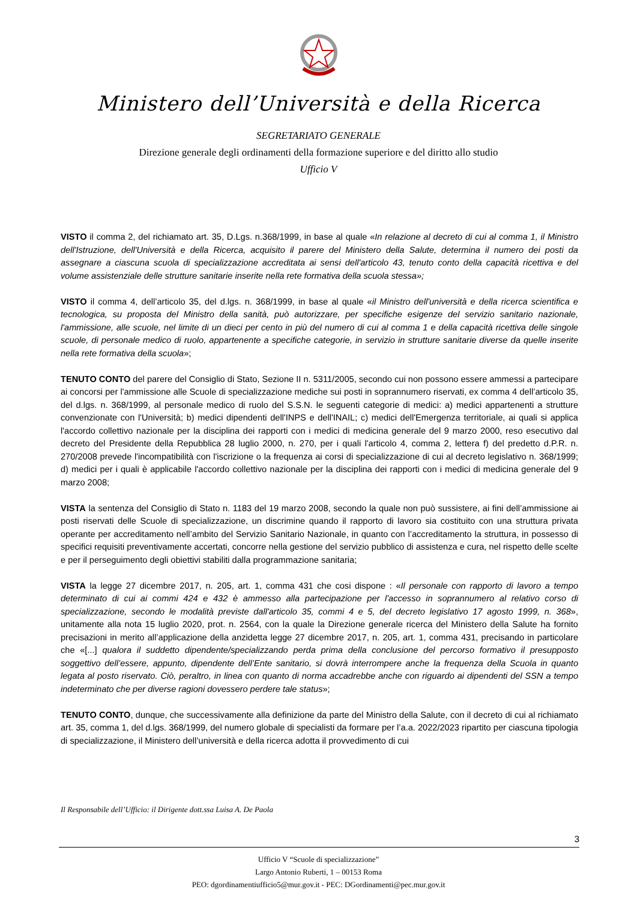Ministero dell’Università e della Ricerca
SEGRETARIATO GENERALE
Direzione generale degli ordinamenti della formazione superiore e del diritto allo studio
Ufficio V
VISTO il comma 2, del richiamato art. 35, D.Lgs. n.368/1999, in base al quale «In relazione al decreto di cui al comma 1, il Ministro dell'Istruzione, dell'Università e della Ricerca, acquisito il parere del Ministero della Salute, determina il numero dei posti da assegnare a ciascuna scuola di specializzazione accreditata ai sensi dell'articolo 43, tenuto conto della capacità ricettiva e del volume assistenziale delle strutture sanitarie inserite nella rete formativa della scuola stessa»;
VISTO il comma 4, dell’articolo 35, del d.lgs. n. 368/1999, in base al quale «il Ministro dell'università e della ricerca scientifica e tecnologica, su proposta del Ministro della sanità, può autorizzare, per specifiche esigenze del servizio sanitario nazionale, l'ammissione, alle scuole, nel limite di un dieci per cento in più del numero di cui al comma 1 e della capacità ricettiva delle singole scuole, di personale medico di ruolo, appartenente a specifiche categorie, in servizio in strutture sanitarie diverse da quelle inserite nella rete formativa della scuola»;
TENUTO CONTO del parere del Consiglio di Stato, Sezione II n. 5311/2005, secondo cui non possono essere ammessi a partecipare ai concorsi per l'ammissione alle Scuole di specializzazione mediche sui posti in soprannumero riservati, ex comma 4 dell’articolo 35, del d.lgs. n. 368/1999, al personale medico di ruolo del S.S.N. le seguenti categorie di medici: a) medici appartenenti a strutture convenzionate con l'Università; b) medici dipendenti dell'INPS e dell'INAIL; c) medici dell'Emergenza territoriale, ai quali si applica l'accordo collettivo nazionale per la disciplina dei rapporti con i medici di medicina generale del 9 marzo 2000, reso esecutivo dal decreto del Presidente della Repubblica 28 luglio 2000, n. 270, per i quali l'articolo 4, comma 2, lettera f) del predetto d.P.R. n. 270/2008 prevede l'incompatibilità con l'iscrizione o la frequenza ai corsi di specializzazione di cui al decreto legislativo n. 368/1999; d) medici per i quali è applicabile l'accordo collettivo nazionale per la disciplina dei rapporti con i medici di medicina generale del 9 marzo 2008;
VISTA la sentenza del Consiglio di Stato n. 1183 del 19 marzo 2008, secondo la quale non può sussistere, ai fini dell’ammissione ai posti riservati delle Scuole di specializzazione, un discrimine quando il rapporto di lavoro sia costituito con una struttura privata operante per accreditamento nell’ambito del Servizio Sanitario Nazionale, in quanto con l’accreditamento la struttura, in possesso di specifici requisiti preventivamente accertati, concorre nella gestione del servizio pubblico di assistenza e cura, nel rispetto delle scelte e per il perseguimento degli obiettivi stabiliti dalla programmazione sanitaria;
VISTA la legge 27 dicembre 2017, n. 205, art. 1, comma 431 che cosi dispone : «Il personale con rapporto di lavoro a tempo determinato di cui ai commi 424 e 432 è ammesso alla partecipazione per l'accesso in soprannumero al relativo corso di specializzazione, secondo le modalità previste dall'articolo 35, commi 4 e 5, del decreto legislativo 17 agosto 1999, n. 368», unitamente alla nota 15 luglio 2020, prot. n. 2564, con la quale la Direzione generale ricerca del Ministero della Salute ha fornito precisazioni in merito all’applicazione della anzidetta legge 27 dicembre 2017, n. 205, art. 1, comma 431, precisando in particolare che «[...] qualora il suddetto dipendente/specializzando perda prima della conclusione del percorso formativo il presupposto soggettivo dell’essere, appunto, dipendente dell’Ente sanitario, si dovrà interrompere anche la frequenza della Scuola in quanto legata al posto riservato. Ciò, peraltro, in linea con quanto di norma accadrebbe anche con riguardo ai dipendenti del SSN a tempo indeterminato che per diverse ragioni dovessero perdere tale status»;
TENUTO CONTO, dunque, che successivamente alla definizione da parte del Ministro della Salute, con il decreto di cui al richiamato art. 35, comma 1, del d.lgs. 368/1999, del numero globale di specialisti da formare per l’a.a. 2022/2023 ripartito per ciascuna tipologia di specializzazione, il Ministero dell’università e della ricerca adotta il provvedimento di cui
Il Responsabile dell’Ufficio: il Dirigente dott.ssa Luisa A. De Paola
3
Ufficio V “Scuole di specializzazione”
Largo Antonio Ruberti, 1 – 00153 Roma
PEO: dgordinamentiufficio5@mur.gov.it - PEC: DGordinamenti@pec.mur.gov.it